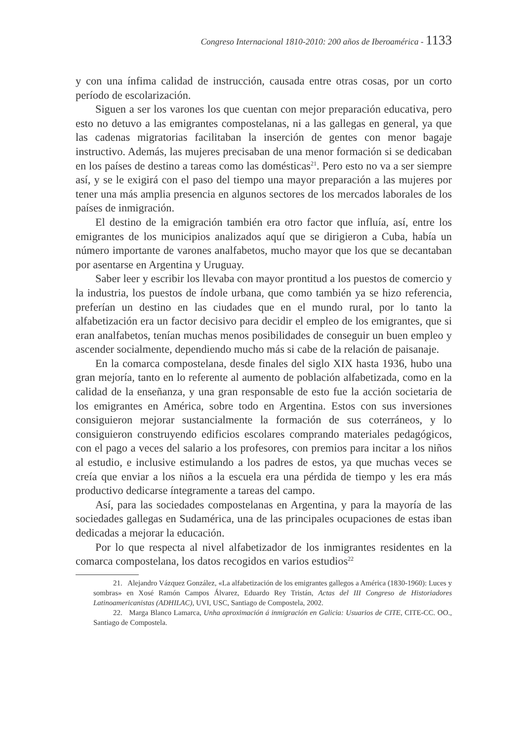Congreso Internacional 1810-2010: 200 años de Iberoamérica - 1133
y con una ínfima calidad de instrucción, causada entre otras cosas, por un corto período de escolarización.
Siguen a ser los varones los que cuentan con mejor preparación educativa, pero esto no detuvo a las emigrantes compostelanas, ni a las gallegas en general, ya que las cadenas migratorias facilitaban la inserción de gentes con menor bagaje instructivo. Además, las mujeres precisaban de una menor formación si se dedicaban en los países de destino a tareas como las domésticas<sup>21</sup>. Pero esto no va a ser siempre así, y se le exigirá con el paso del tiempo una mayor preparación a las mujeres por tener una más amplia presencia en algunos sectores de los mercados laborales de los países de inmigración.
El destino de la emigración también era otro factor que influía, así, entre los emigrantes de los municipios analizados aquí que se dirigieron a Cuba, había un número importante de varones analfabetos, mucho mayor que los que se decantaban por asentarse en Argentina y Uruguay.
Saber leer y escribir los llevaba con mayor prontitud a los puestos de comercio y la industria, los puestos de índole urbana, que como también ya se hizo referencia, preferían un destino en las ciudades que en el mundo rural, por lo tanto la alfabetización era un factor decisivo para decidir el empleo de los emigrantes, que si eran analfabetos, tenían muchas menos posibilidades de conseguir un buen empleo y ascender socialmente, dependiendo mucho más si cabe de la relación de paisanaje.
En la comarca compostelana, desde finales del siglo XIX hasta 1936, hubo una gran mejoría, tanto en lo referente al aumento de población alfabetizada, como en la calidad de la enseñanza, y una gran responsable de esto fue la acción societaria de los emigrantes en América, sobre todo en Argentina. Estos con sus inversiones consiguieron mejorar sustancialmente la formación de sus coterráneos, y lo consiguieron construyendo edificios escolares comprando materiales pedagógicos, con el pago a veces del salario a los profesores, con premios para incitar a los niños al estudio, e inclusive estimulando a los padres de estos, ya que muchas veces se creía que enviar a los niños a la escuela era una pérdida de tiempo y les era más productivo dedicarse íntegramente a tareas del campo.
Así, para las sociedades compostelanas en Argentina, y para la mayoría de las sociedades gallegas en Sudamérica, una de las principales ocupaciones de estas iban dedicadas a mejorar la educación.
Por lo que respecta al nivel alfabetizador de los inmigrantes residentes en la comarca compostelana, los datos recogidos en varios estudios<sup>22</sup>
21. Alejandro Vázquez González, «La alfabetización de los emigrantes gallegos a América (1830-1960): Luces y sombras» en Xosé Ramón Campos Álvarez, Eduardo Rey Tristán, Actas del III Congreso de Historiadores Latinoamericanistas (ADHILAC), UVI, USC, Santiago de Compostela, 2002.
22. Marga Blanco Lamarca, Unha aproximación á inmigración en Galicia: Usuarios de CITE, CITE-CC. OO., Santiago de Compostela.